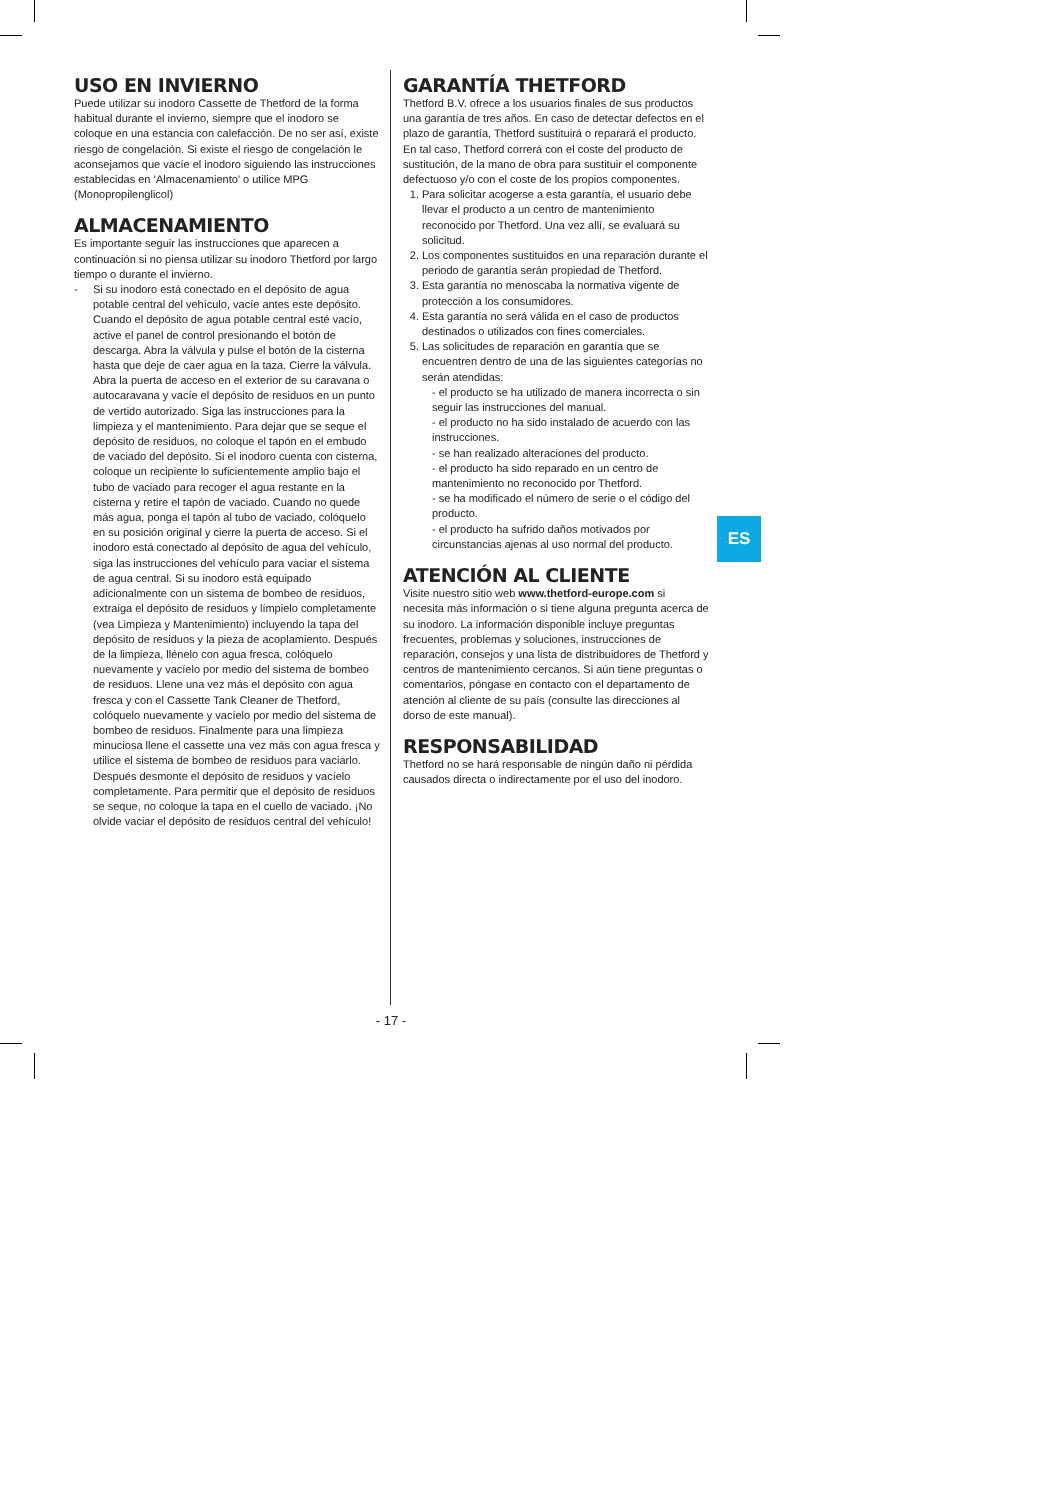USO EN INVIERNO
Puede utilizar su inodoro Cassette de Thetford de la forma habitual durante el invierno, siempre que el inodoro se coloque en una estancia con calefacción. De no ser así, existe riesgo de congelación. Si existe el riesgo de congelación le aconsejamos que vacíe el inodoro siguiendo las instrucciones establecidas en ‘Almacenamiento’ o utilice MPG (Monopropilenglicol)
ALMACENAMIENTO
Es importante seguir las instrucciones que aparecen a continuación si no piensa utilizar su inodoro Thetford por largo tiempo o durante el invierno.
- Si su inodoro está conectado en el depósito de agua potable central del vehículo, vacíe antes este depósito. Cuando el depósito de agua potable central esté vacío, active el panel de control presionando el botón de descarga. Abra la válvula y pulse el botón de la cisterna hasta que deje de caer agua en la taza. Cierre la válvula. Abra la puerta de acceso en el exterior de su caravana o autocaravana y vacíe el depósito de residuos en un punto de vertido autorizado. Siga las instrucciones para la limpieza y el mantenimiento. Para dejar que se seque el depósito de residuos, no coloque el tapón en el embudo de vaciado del depósito. Si el inodoro cuenta con cisterna, coloque un recipiente lo suficientemente amplio bajo el tubo de vaciado para recoger el agua restante en la cisterna y retire el tapón de vaciado. Cuando no quede más agua, ponga el tapón al tubo de vaciado, colóquelo en su posición original y cierre la puerta de acceso. Si el inodoro está conectado al depósito de agua del vehículo, siga las instrucciones del vehículo para vaciar el sistema de agua central. Si su inodoro está equipado adicionalmente con un sistema de bombeo de residuos, extraiga el depósito de residuos y límpielo completamente (vea Limpieza y Mantenimiento) incluyendo la tapa del depósito de residuos y la pieza de acoplamiento. Después de la limpieza, llénelo con agua fresca, colóquelo nuevamente y vacíelo por medio del sistema de bombeo de residuos. Llene una vez más el depósito con agua fresca y con el Cassette Tank Cleaner de Thetford, colóquelo nuevamente y vacíelo por medio del sistema de bombeo de residuos. Finalmente para una limpieza minuciosa llene el cassette una vez más con agua fresca y utilice el sistema de bombeo de residuos para vaciarlo. Después desmonte el depósito de residuos y vacíelo completamente. Para permitir que el depósito de residuos se seque, no coloque la tapa en el cuello de vaciado. ¡No olvide vaciar el depósito de residuos central del vehículo!
GARANTÍA THETFORD
Thetford B.V. ofrece a los usuarios finales de sus productos una garantía de tres años. En caso de detectar defectos en el plazo de garantía, Thetford sustituirá o reparará el producto. En tal caso, Thetford correrá con el coste del producto de sustitución, de la mano de obra para sustituir el componente defectuoso y/o con el coste de los propios componentes.
1. Para solicitar acogerse a esta garantía, el usuario debe llevar el producto a un centro de mantenimiento reconocido por Thetford. Una vez allí, se evaluará su solicitud.
2. Los componentes sustituidos en una reparación durante el periodo de garantía serán propiedad de Thetford.
3. Esta garantía no menoscaba la normativa vigente de protección a los consumidores.
4. Esta garantía no será válida en el caso de productos destinados o utilizados con fines comerciales.
5. Las solicitudes de reparación en garantía que se encuentren dentro de una de las siguientes categorías no serán atendidas:
- el producto se ha utilizado de manera incorrecta o sin seguir las instrucciones del manual.
- el producto no ha sido instalado de acuerdo con las instrucciones.
- se han realizado alteraciones del producto.
- el producto ha sido reparado en un centro de mantenimiento no reconocido por Thetford.
- se ha modificado el número de serie o el código del producto.
- el producto ha sufrido daños motivados por circunstancias ajenas al uso normal del producto.
ATENCIÓN AL CLIENTE
Visite nuestro sitio web www.thetford-europe.com si necesita más información o si tiene alguna pregunta acerca de su inodoro. La información disponible incluye preguntas frecuentes, problemas y soluciones, instrucciones de reparación, consejos y una lista de distribuidores de Thetford y centros de mantenimiento cercanos. Si aún tiene preguntas o comentarios, póngase en contacto con el departamento de atención al cliente de su país (consulte las direcciones al dorso de este manual).
RESPONSABILIDAD
Thetford no se hará responsable de ningún daño ni pérdida causados directa o indirectamente por el uso del inodoro.
ES
- 17 -